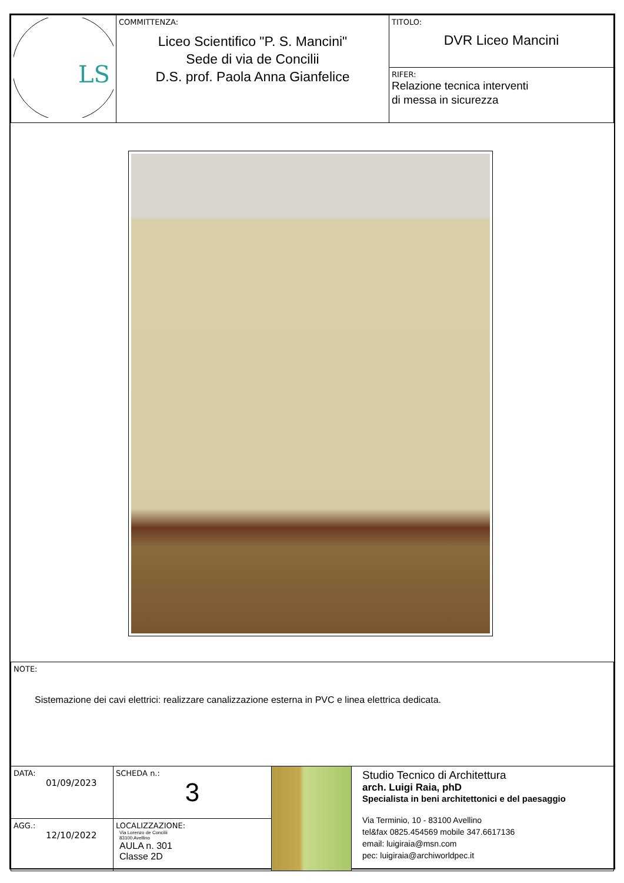| LS | COMMITTENZA: Liceo Scientifico "P. S. Mancini" Sede di via de Concilii D.S. prof. Paola Anna Gianfelice | TITOLO: DVR Liceo Mancini |
| | | RIFER: Relazione tecnica interventi di messa in sicurezza |
| NOTE: Sistemazione dei cavi elettrici: realizzare canalizzazione esterna in PVC e linea elettrica dedicata. | | | |
| DATA: 01/09/2023 | SCHEDA n.: 3 | | Studio Tecnico di Architettura arch. Luigi Raia, phD Specialista in beni architettonici e del paesaggio Via Terminio, 10 - 83100 Avellino tel&fax 0825.454569 mobile 347.6617136 email: luigiraia@msn.com pec: luigiraia@archiworldpec.it |
| AGG.: 12/10/2022 | LOCALIZZAZIONE: Via Lorenzo de Concilii 83100 Avellino AULA n. 301 Classe 2D | | |